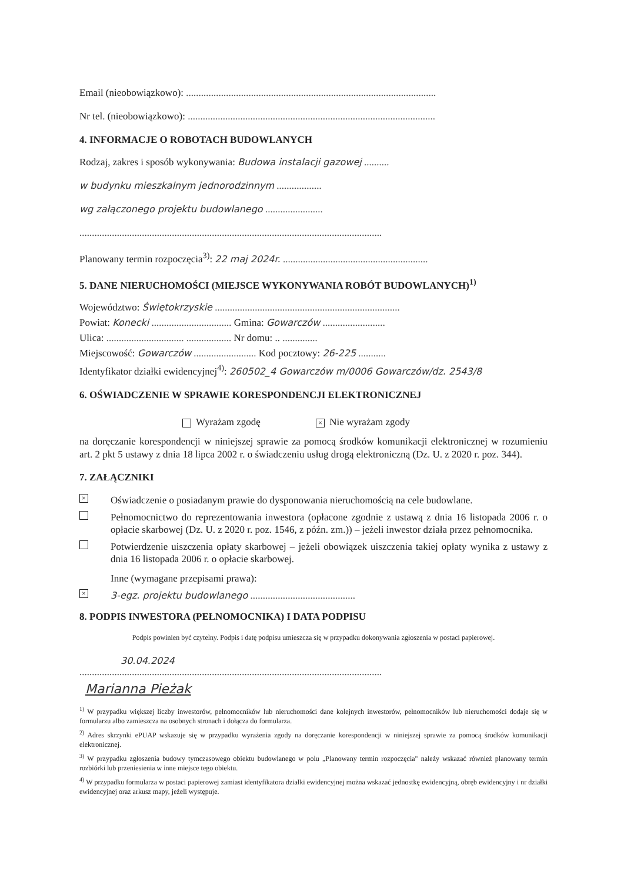Email (nieobowiązkowo): ....................................................................................................
Nr tel. (nieobowiązkowo): ...................................................................................................
4. INFORMACJE O ROBOTACH BUDOWLANYCH
Rodzaj, zakres i sposób wykonywania: Budowa instalacji gazowej ..........
w budynku mieszkalnym jednorodzinnym ..................
wg załączonego projektu budowlanego .......................
.........................................................................................................................
Planowany termin rozpoczęcia<sup>3)</sup>: 22 maj 2024r. ..........................................................
5. DANE NIERUCHOMOŚCI (MIEJSCE WYKONYWANIA ROBÓT BUDOWLANYCH)<sup>1)</sup>
Województwo: Świętokrzyskie ..........................................................................
Powiat: Konecki ................................ Gmina: Gowarczów .........................
Ulica: ............................... .................. Nr domu: .. ..............
Miejscowość: Gowarczów ......................... Kod pocztowy: 26-225 ...........
Identyfikator działki ewidencyjnej<sup>4)</sup>: 260502_4 Gowarczów m/0006 Gowarczów/dz. 2543/8
6. OŚWIADCZENIE W SPRAWIE KORESPONDENCJI ELEKTRONICZNEJ
Wyrażam zgodę × Nie wyrażam zgody
na doręczanie korespondencji w niniejszej sprawie za pomocą środków komunikacji elektronicznej w rozumieniu art. 2 pkt 5 ustawy z dnia 18 lipca 2002 r. o świadczeniu usług drogą elektroniczną (Dz. U. z 2020 r. poz. 344).
7. ZAŁĄCZNIKI
×
Oświadczenie o posiadanym prawie do dysponowania nieruchomością na cele budowlane.
Pełnomocnictwo do reprezentowania inwestora (opłacone zgodnie z ustawą z dnia 16 listopada 2006 r. o opłacie skarbowej (Dz. U. z 2020 r. poz. 1546, z późn. zm.)) – jeżeli inwestor działa przez pełnomocnika.
Potwierdzenie uiszczenia opłaty skarbowej – jeżeli obowiązek uiszczenia takiej opłaty wynika z ustawy z dnia 16 listopada 2006 r. o opłacie skarbowej.
Inne (wymagane przepisami prawa):
×
3-egz. projektu budowlanego ..........................................
8. PODPIS INWESTORA (PEŁNOMOCNIKA) I DATA PODPISU
Podpis powinien być czytelny. Podpis i datę podpisu umieszcza się w przypadku dokonywania zgłoszenia w postaci papierowej.
30.04.2024
.........................................................................................................................
Marianna Pieżak
<sup>1)</sup> W przypadku większej liczby inwestorów, pełnomocników lub nieruchomości dane kolejnych inwestorów, pełnomocników lub nieruchomości dodaje się w formularzu albo zamieszcza na osobnych stronach i dołącza do formularza.
<sup>2)</sup> Adres skrzynki ePUAP wskazuje się w przypadku wyrażenia zgody na doręczanie korespondencji w niniejszej sprawie za pomocą środków komunikacji elektronicznej.
<sup>3)</sup> W przypadku zgłoszenia budowy tymczasowego obiektu budowlanego w polu „Planowany termin rozpoczęcia" należy wskazać również planowany termin rozbiórki lub przeniesienia w inne miejsce tego obiektu.
<sup>4)</sup> W przypadku formularza w postaci papierowej zamiast identyfikatora działki ewidencyjnej można wskazać jednostkę ewidencyjną, obręb ewidencyjny i nr działki ewidencyjnej oraz arkusz mapy, jeżeli występuje.